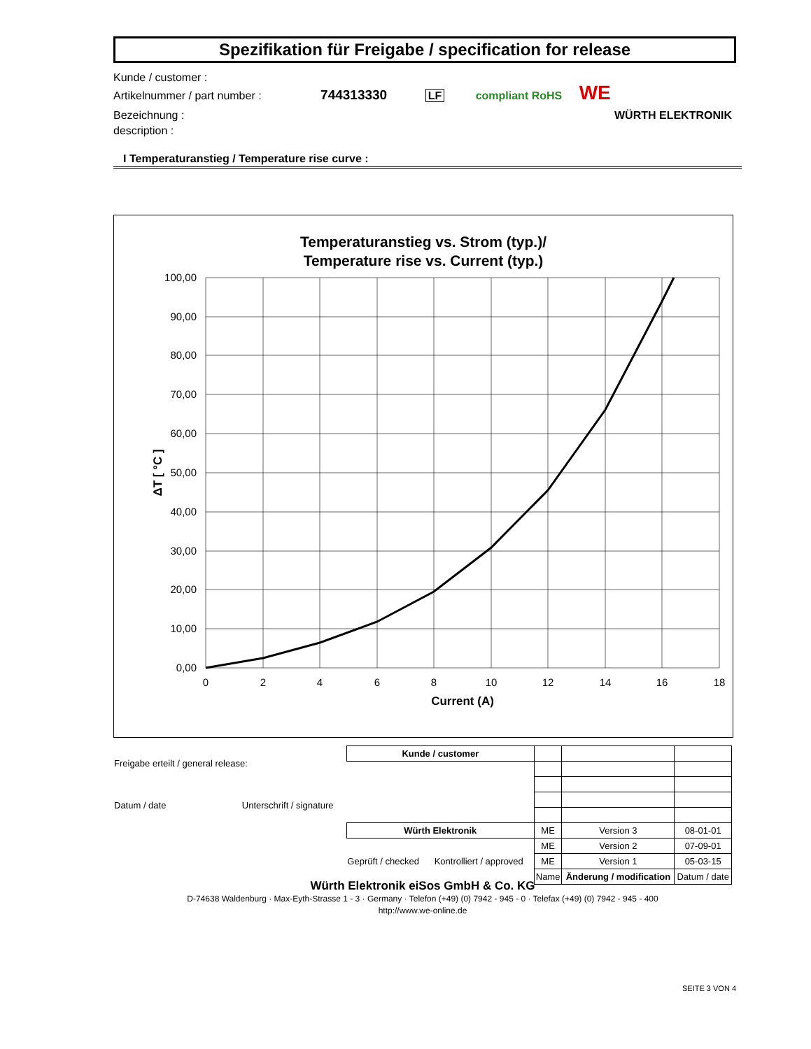Spezifikation für Freigabe / specification for release
Kunde / customer :
Artikelnummer / part number : 744313330 LF compliant RoHS WE
Bezeichnung : WÜRTH ELEKTRONIK
description :
I Temperaturanstieg / Temperature rise curve :
Temperaturanstieg vs. Strom (typ.)/
Temperature rise vs. Current (typ.)
100,00
90,00
80,00
70,00
60,00
50,00
40,00
30,00
20,00
10,00
0,00
0
2
4
6
8
10
12
14
16
18
Current (A)
ΔT [ °C ]
| Freigabe erteilt / general release: Datum / date Unterschrift / signature | Kunde / customer | | | |
| | Würth Elektronik | ME | Version 3 | 08-01-01 |
| | Geprüft / checked Kontrolliert / approved | ME | Version 2 | 07-09-01 |
| | | ME | Version 1 | 05-03-15 |
| | | Name | Änderung / modification | Datum / date |
Würth Elektronik eiSos GmbH & Co. KG
D-74638 Waldenburg · Max-Eyth-Strasse 1 - 3 · Germany · Telefon (+49) (0) 7942 - 945 - 0 · Telefax (+49) (0) 7942 - 945 - 400
http://www.we-online.de
SEITE 3 VON 4